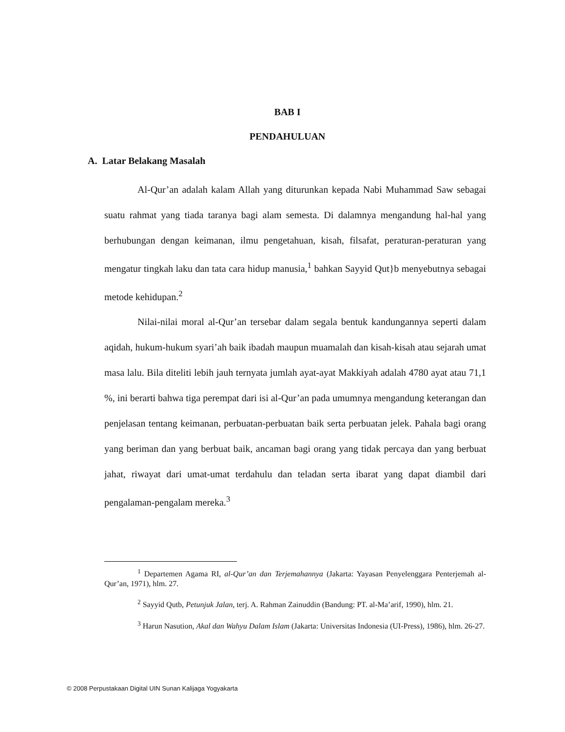BAB I
PENDAHULUAN
A. Latar Belakang Masalah
Al-Qur’an adalah kalam Allah yang diturunkan kepada Nabi Muhammad Saw sebagai suatu rahmat yang tiada taranya bagi alam semesta. Di dalamnya mengandung hal-hal yang berhubungan dengan keimanan, ilmu pengetahuan, kisah, filsafat, peraturan-peraturan yang mengatur tingkah laku dan tata cara hidup manusia,<sup>1</sup> bahkan Sayyid Qut}b menyebutnya sebagai metode kehidupan.<sup>2</sup>
Nilai-nilai moral al-Qur’an tersebar dalam segala bentuk kandungannya seperti dalam aqidah, hukum-hukum syari’ah baik ibadah maupun muamalah dan kisah-kisah atau sejarah umat masa lalu. Bila diteliti lebih jauh ternyata jumlah ayat-ayat Makkiyah adalah 4780 ayat atau 71,1 %, ini berarti bahwa tiga perempat dari isi al-Qur’an pada umumnya mengandung keterangan dan penjelasan tentang keimanan, perbuatan-perbuatan baik serta perbuatan jelek. Pahala bagi orang yang beriman dan yang berbuat baik, ancaman bagi orang yang tidak percaya dan yang berbuat jahat, riwayat dari umat-umat terdahulu dan teladan serta ibarat yang dapat diambil dari pengalaman-pengalam mereka.<sup>3</sup>
<sup>1</sup> Departemen Agama RI, al-Qur’an dan Terjemahannya (Jakarta: Yayasan Penyelenggara Penterjemah al-Qur’an, 1971), hlm. 27.
<sup>2</sup> Sayyid Qutb, Petunjuk Jalan, terj. A. Rahman Zainuddin (Bandung: PT. al-Ma’arif, 1990), hlm. 21.
<sup>3</sup> Harun Nasution, Akal dan Wahyu Dalam Islam (Jakarta: Universitas Indonesia (UI-Press), 1986), hlm. 26-27.
© 2008 Perpustakaan Digital UIN Sunan Kalijaga Yogyakarta